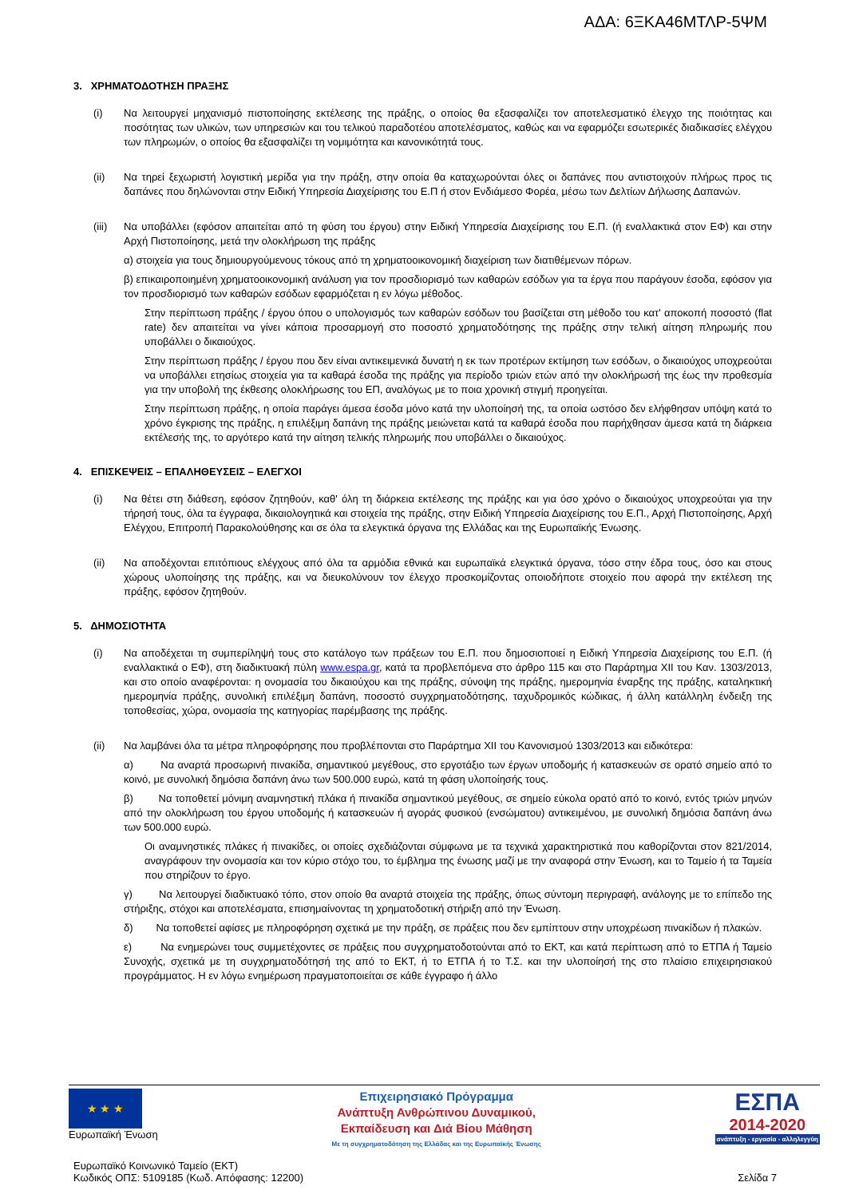ΑΔΑ: 6ΞΚΑ46ΜΤΛΡ-5ΨΜ
3. ΧΡΗΜΑΤΟΔΟΤΗΣΗ ΠΡΑΞΗΣ
(i) Να λειτουργεί μηχανισμό πιστοποίησης εκτέλεσης της πράξης, ο οποίος θα εξασφαλίζει τον αποτελεσματικό έλεγχο της ποιότητας και ποσότητας των υλικών, των υπηρεσιών και του τελικού παραδοτέου αποτελέσματος, καθώς και να εφαρμόζει εσωτερικές διαδικασίες ελέγχου των πληρωμών, ο οποίος θα εξασφαλίζει τη νομιμότητα και κανονικότητά τους.
(ii) Να τηρεί ξεχωριστή λογιστική μερίδα για την πράξη, στην οποία θα καταχωρούνται όλες οι δαπάνες που αντιστοιχούν πλήρως προς τις δαπάνες που δηλώνονται στην Ειδική Υπηρεσία Διαχείρισης του Ε.Π ή στον Ενδιάμεσο Φορέα, μέσω των Δελτίων Δήλωσης Δαπανών.
(iii)
Να υποβάλλει (εφόσον απαιτείται από τη φύση του έργου) στην Ειδική Υπηρεσία Διαχείρισης του Ε.Π. (ή εναλλακτικά στον ΕΦ) και στην Αρχή Πιστοποίησης, μετά την ολοκλήρωση της πράξης
α) στοιχεία για τους δημιουργούμενους τόκους από τη χρηματοοικονομική διαχείριση των διατιθέμενων πόρων.
β) επικαιροποιημένη χρηματοοικονομική ανάλυση για τον προσδιορισμό των καθαρών εσόδων για τα έργα που παράγουν έσοδα, εφόσον για τον προσδιορισμό των καθαρών εσόδων εφαρμόζεται η εν λόγω μέθοδος.
Στην περίπτωση πράξης / έργου όπου ο υπολογισμός των καθαρών εσόδων του βασίζεται στη μέθοδο του κατ' αποκοπή ποσοστό (flat rate) δεν απαιτείται να γίνει κάποια προσαρμογή στο ποσοστό χρηματοδότησης της πράξης στην τελική αίτηση πληρωμής που υποβάλλει ο δικαιούχος.
Στην περίπτωση πράξης / έργου που δεν είναι αντικειμενικά δυνατή η εκ των προτέρων εκτίμηση των εσόδων, ο δικαιούχος υποχρεούται να υποβάλλει ετησίως στοιχεία για τα καθαρά έσοδα της πράξης για περίοδο τριών ετών από την ολοκλήρωσή της έως την προθεσμία για την υποβολή της έκθεσης ολοκλήρωσης του ΕΠ, αναλόγως με το ποια χρονική στιγμή προηγείται.
Στην περίπτωση πράξης, η οποία παράγει άμεσα έσοδα μόνο κατά την υλοποίησή της, τα οποία ωστόσο δεν ελήφθησαν υπόψη κατά το χρόνο έγκρισης της πράξης, η επιλέξιμη δαπάνη της πράξης μειώνεται κατά τα καθαρά έσοδα που παρήχθησαν άμεσα κατά τη διάρκεια εκτέλεσής της, το αργότερο κατά την αίτηση τελικής πληρωμής που υποβάλλει ο δικαιούχος.
4. ΕΠΙΣΚΕΨΕΙΣ – ΕΠΑΛΗΘΕΥΣΕΙΣ – ΕΛΕΓΧΟΙ
(i) Να θέτει στη διάθεση, εφόσον ζητηθούν, καθ' όλη τη διάρκεια εκτέλεσης της πράξης και για όσο χρόνο ο δικαιούχος υποχρεούται για την τήρησή τους, όλα τα έγγραφα, δικαιολογητικά και στοιχεία της πράξης, στην Ειδική Υπηρεσία Διαχείρισης του Ε.Π., Αρχή Πιστοποίησης, Αρχή Ελέγχου, Επιτροπή Παρακολούθησης και σε όλα τα ελεγκτικά όργανα της Ελλάδας και της Ευρωπαϊκής Ένωσης.
(ii) Να αποδέχονται επιτόπιους ελέγχους από όλα τα αρμόδια εθνικά και ευρωπαϊκά ελεγκτικά όργανα, τόσο στην έδρα τους, όσο και στους χώρους υλοποίησης της πράξης, και να διευκολύνουν τον έλεγχο προσκομίζοντας οποιοδήποτε στοιχείο που αφορά την εκτέλεση της πράξης, εφόσον ζητηθούν.
5. ΔΗΜΟΣΙΟΤΗΤΑ
(i) Να αποδέχεται τη συμπερίληψή τους στο κατάλογο των πράξεων του Ε.Π. που δημοσιοποιεί η Ειδική Υπηρεσία Διαχείρισης του Ε.Π. (ή εναλλακτικά ο ΕΦ), στη διαδικτυακή πύλη www.espa.gr, κατά τα προβλεπόμενα στο άρθρο 115 και στο Παράρτημα XII του Καν. 1303/2013, και στο οποίο αναφέρονται: η ονομασία του δικαιούχου και της πράξης, σύνοψη της πράξης, ημερομηνία έναρξης της πράξης, καταληκτική ημερομηνία πράξης, συνολική επιλέξιμη δαπάνη, ποσοστό συγχρηματοδότησης, ταχυδρομικός κώδικας, ή άλλη κατάλληλη ένδειξη της τοποθεσίας, χώρα, ονομασία της κατηγορίας παρέμβασης της πράξης.
(ii) Να λαμβάνει όλα τα μέτρα πληροφόρησης που προβλέπονται στο Παράρτημα XII του Κανονισμού 1303/2013 και ειδικότερα:
α) Να αναρτά προσωρινή πινακίδα, σημαντικού μεγέθους, στο εργοτάξιο των έργων υποδομής ή κατασκευών σε ορατό σημείο από το κοινό, με συνολική δημόσια δαπάνη άνω των 500.000 ευρώ, κατά τη φάση υλοποίησής τους.
β) Να τοποθετεί μόνιμη αναμνηστική πλάκα ή πινακίδα σημαντικού μεγέθους, σε σημείο εύκολα ορατό από το κοινό, εντός τριών μηνών από την ολοκλήρωση του έργου υποδομής ή κατασκευών ή αγοράς φυσικού (ενσώματου) αντικειμένου, με συνολική δημόσια δαπάνη άνω των 500.000 ευρώ.
Οι αναμνηστικές πλάκες ή πινακίδες, οι οποίες σχεδιάζονται σύμφωνα με τα τεχνικά χαρακτηριστικά που καθορίζονται στον 821/2014, αναγράφουν την ονομασία και τον κύριο στόχο του, το έμβλημα της ένωσης μαζί με την αναφορά στην Ένωση, και το Ταμείο ή τα Ταμεία που στηρίζουν το έργο.
γ) Να λειτουργεί διαδικτυακό τόπο, στον οποίο θα αναρτά στοιχεία της πράξης, όπως σύντομη περιγραφή, ανάλογης με το επίπεδο της στήριξης, στόχοι και αποτελέσματα, επισημαίνοντας τη χρηματοδοτική στήριξη από την Ένωση.
δ) Να τοποθετεί αφίσες με πληροφόρηση σχετικά με την πράξη, σε πράξεις που δεν εμπίπτουν στην υποχρέωση πινακίδων ή πλακών.
ε) Να ενημερώνει τους συμμετέχοντες σε πράξεις που συγχρηματοδοτούνται από το ΕΚΤ, και κατά περίπτωση από το ΕΤΠΑ ή Ταμείο Συνοχής, σχετικά με τη συγχρηματοδότησή της από το ΕΚΤ, ή το ΕΤΠΑ ή το Τ.Σ. και την υλοποίησή της στο πλαίσιο επιχειρησιακού προγράμματος. Η εν λόγω ενημέρωση πραγματοποιείται σε κάθε έγγραφο ή άλλο
★ ★ ★
Ευρωπαϊκή Ένωση
Επιχειρησιακό Πρόγραμμα
Ανάπτυξη Ανθρώπινου Δυναμικού,
Εκπαίδευση και Διά Βίου Μάθηση
Με τη συγχρηματοδότηση της Ελλάδας και της Ευρωπαϊκής Ένωσης
ΕΣΠΑ
2014-2020
ανάπτυξη - εργασία - αλληλεγγύη
Ευρωπαϊκό Κοινωνικό Ταμείο (ΕΚΤ)
Κωδικός ΟΠΣ: 5109185 (Κωδ. Απόφασης: 12200)
Σελίδα 7